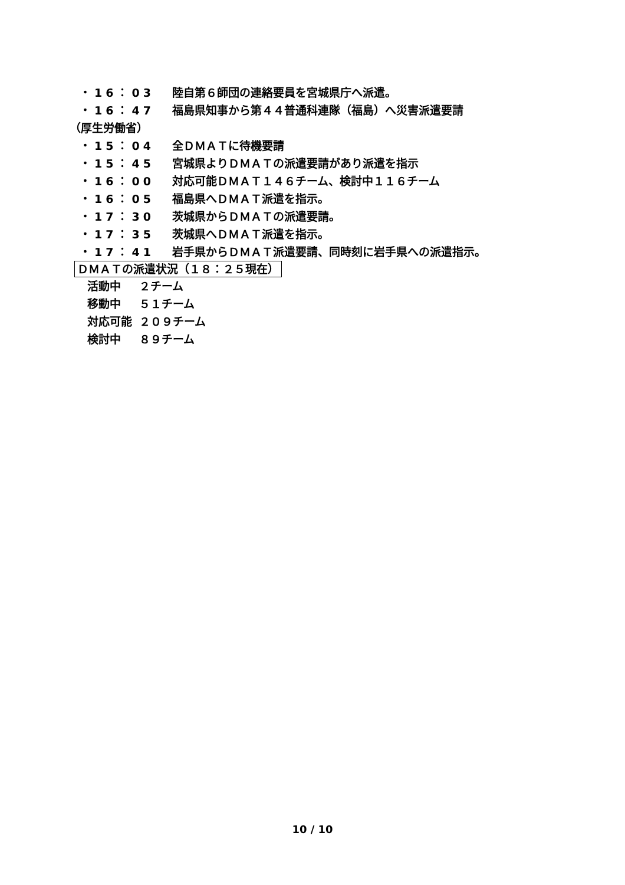・16：03 陸自第６師団の連絡要員を宮城県庁へ派遣。
・16：47 福島県知事から第４４普通科連隊（福島）へ災害派遣要請
（厚生労働省）
・15：04 全ＤＭＡＴに待機要請
・15：45 宮城県よりＤＭＡＴの派遣要請があり派遣を指示
・16：00 対応可能ＤＭＡＴ１４６チーム、検討中１１６チーム
・16：05 福島県へＤＭＡＴ派遣を指示。
・17：30 茨城県からＤＭＡＴの派遣要請。
・17：35 茨城県へＤＭＡＴ派遣を指示。
・17：41 岩手県からＤＭＡＴ派遣要請、同時刻に岩手県への派遣指示。
ＤＭＡＴの派遣状況（１８：２５現在）
活動中 ２チーム
移動中 ５１チーム
対応可能 ２０９チーム
検討中 ８９チーム
10 / 10